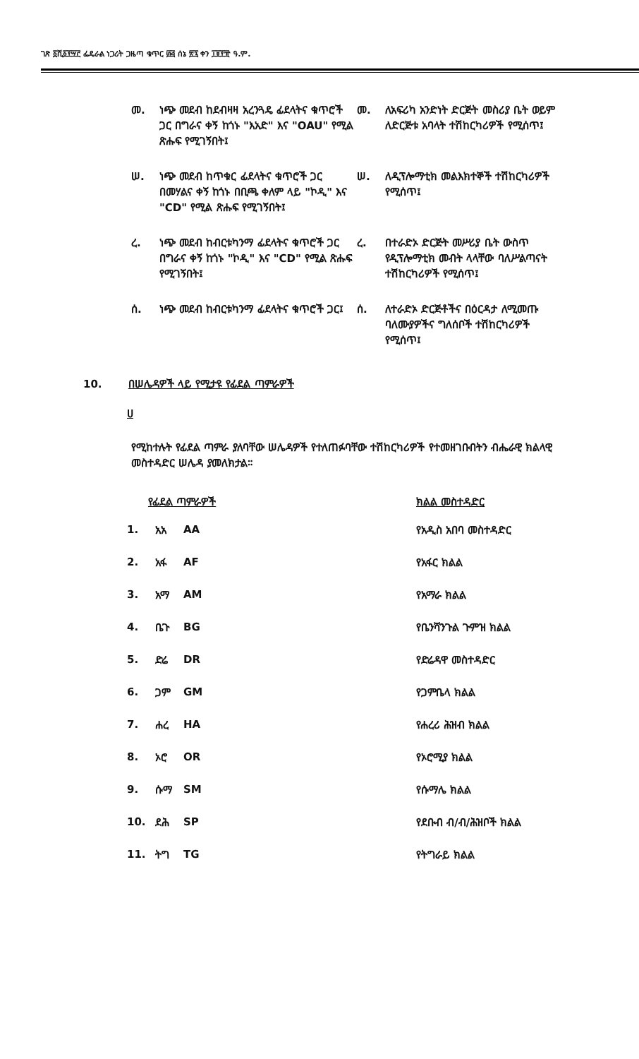ገጽ ፩ሺ፩፻፵፫ ፌዴራል ነጋሪት ጋዜጣ ቁጥር ፴፭ ሰኔ ፳፯ ቀን ፲፱፻፹ ዓ.ም.
መ.
ነጭ መደብ ከደብዛዛ አረንጓዴ ፊደላትና ቁጥሮች ጋር በግራና ቀኝ ከጎኑ "እአድ" እና "OAU" የሚል ጽሑፍ የሚገኝበት፤
መ.
ለአፍሪካ አንድነት ድርጅት መስሪያ ቤት ወይም ለድርጅቱ አባላት ተሽከርካሪዎች የሚሰጥ፤
ሠ.
ነጭ መደብ ከጥቁር ፊደላትና ቁጥሮች ጋር በመሃልና ቀኝ ከጎኑ በቢጫ ቀለም ላይ "ኮዲ" እና "CD" የሚል ጽሑፍ የሚገኝበት፤
ሠ.
ለዲፕሎማቲክ መልእክተኞች ተሽከርካሪዎች የሚሰጥ፤
ረ.
ነጭ መደብ ከብርቱካንማ ፊደላትና ቁጥሮች ጋር በግራና ቀኝ ከጎኑ "ኮዲ" እና "CD" የሚል ጽሑፍ የሚገኝበት፤
ረ.
በተራድኦ ድርጅት መሥሪያ ቤት ውስጥ የዲፕሎማቲክ መብት ላላቸው ባለሥልጣናት ተሽከርካሪዎች የሚሰጥ፤
ሰ.
ነጭ መደብ ከብርቱካንማ ፊደላትና ቁጥሮች ጋር፤
ሰ.
ለተራድኦ ድርጅቶችና በዕርዳታ ለሚመጡ ባለሙያዎችና ግለሰቦች ተሽከርካሪዎች የሚሰጥ፤
10. በሠሌዳዎች ላይ የሚታዩ የፊደል ጣምራዎች
ሀ
የሚከተሉት የፊደል ጣምራ ያለባቸው ሠሌዳዎች የተለጠፉባቸው ተሽከርካሪዎች የተመዘገቡበትን ብሔራዊ ክልላዊ መስተዳድር ሠሌዳ ያመለክታል።
| የፊደል ጣምራዎች | | | ክልል መስተዳድር |
| --- | --- | --- | --- |
| 1. | አአ | AA | የአዲስ አበባ መስተዳድር |
| 2. | አፋ | AF | የአፋር ክልል |
| 3. | አማ | AM | የአማራ ክልል |
| 4. | ቤጉ | BG | የቤንሻንጉል ጉምዝ ክልል |
| 5. | ድሬ | DR | የድሬዳዋ መስተዳድር |
| 6. | ጋም | GM | የጋምቤላ ክልል |
| 7. | ሐረ | HA | የሐረሪ ሕዝብ ክልል |
| 8. | ኦሮ | OR | የኦሮሚያ ክልል |
| 9. | ሱማ | SM | የሱማሌ ክልል |
| 10. | ደሕ | SP | የደቡብ ብ/ብ/ሕዝቦች ክልል |
| 11. | ትግ | TG | የትግራይ ክልል |